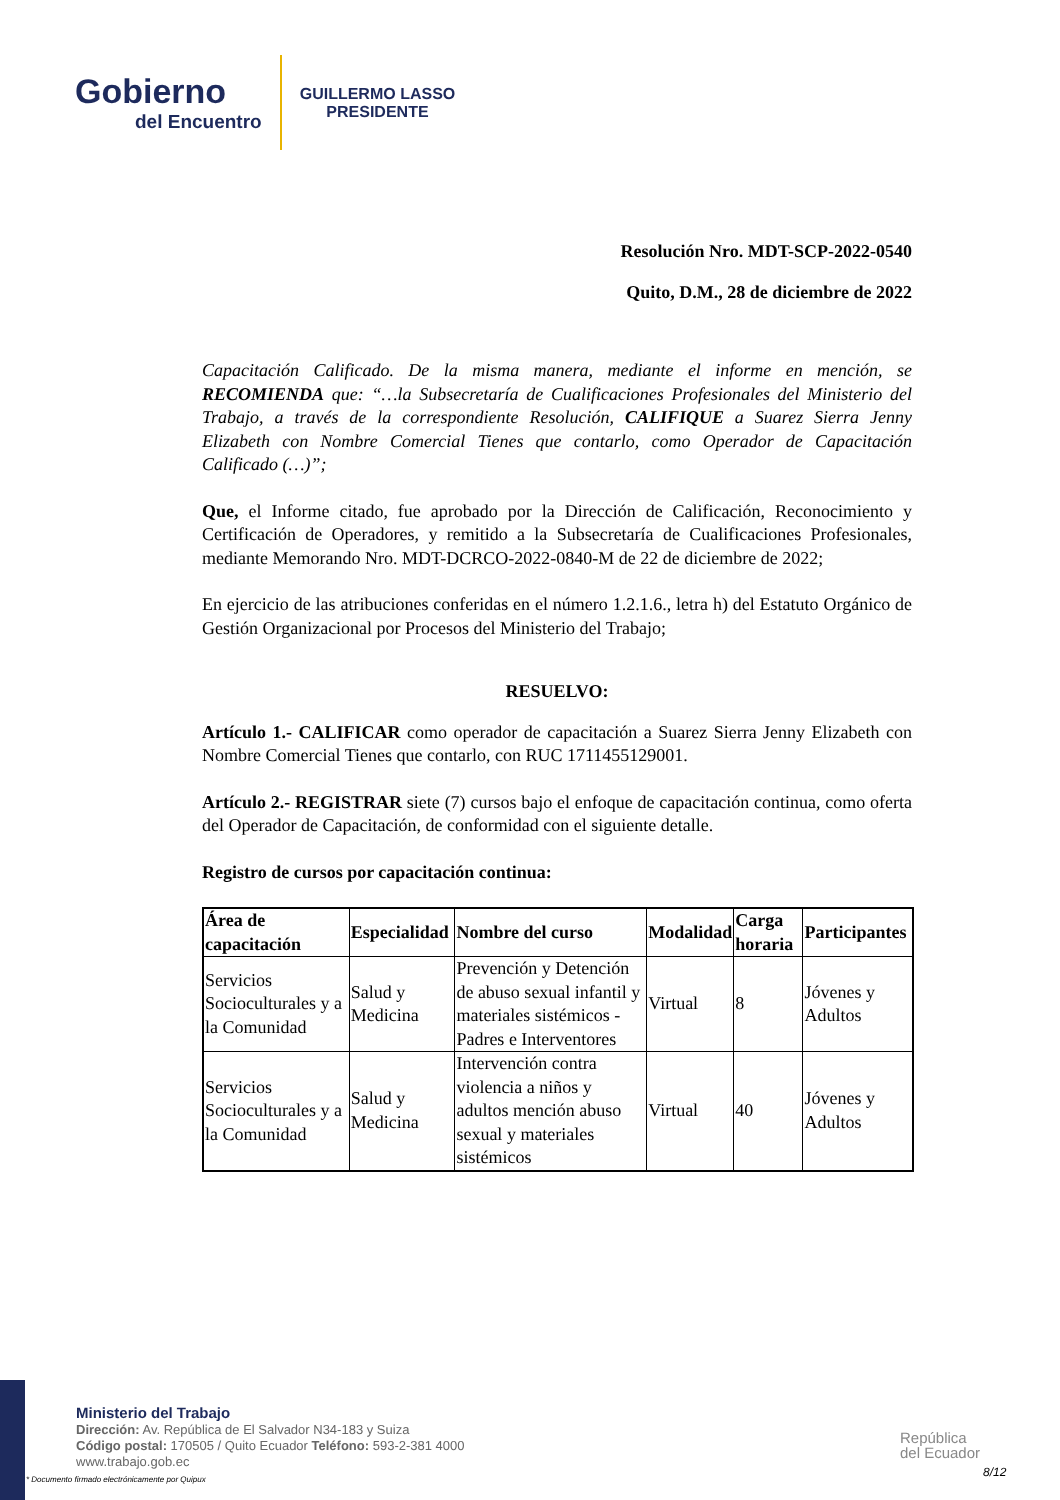Gobierno
del Encuentro
GUILLERMO LASSO
PRESIDENTE
Resolución Nro. MDT-SCP-2022-0540
Quito, D.M., 28 de diciembre de 2022
Capacitación Calificado. De la misma manera, mediante el informe en mención, se RECOMIENDA que: “…la Subsecretaría de Cualificaciones Profesionales del Ministerio del Trabajo, a través de la correspondiente Resolución, CALIFIQUE a Suarez Sierra Jenny Elizabeth con Nombre Comercial Tienes que contarlo, como Operador de Capacitación Calificado (…)”;
Que, el Informe citado, fue aprobado por la Dirección de Calificación, Reconocimiento y Certificación de Operadores, y remitido a la Subsecretaría de Cualificaciones Profesionales, mediante Memorando Nro. MDT-DCRCO-2022-0840-M de 22 de diciembre de 2022;
En ejercicio de las atribuciones conferidas en el número 1.2.1.6., letra h) del Estatuto Orgánico de Gestión Organizacional por Procesos del Ministerio del Trabajo;
RESUELVO:
Artículo 1.- CALIFICAR como operador de capacitación a Suarez Sierra Jenny Elizabeth con Nombre Comercial Tienes que contarlo, con RUC 1711455129001.
Artículo 2.- REGISTRAR siete (7) cursos bajo el enfoque de capacitación continua, como oferta del Operador de Capacitación, de conformidad con el siguiente detalle.
Registro de cursos por capacitación continua:
| Área de capacitación | Especialidad | Nombre del curso | Modalidad | Carga horaria | Participantes |
| --- | --- | --- | --- | --- | --- |
| Servicios Socioculturales y a la Comunidad | Salud y Medicina | Prevención y Detención de abuso sexual infantil y materiales sistémicos - Padres e Interventores | Virtual | 8 | Jóvenes y Adultos |
| Servicios Socioculturales y a la Comunidad | Salud y Medicina | Intervención contra violencia a niños y adultos mención abuso sexual y materiales sistémicos | Virtual | 40 | Jóvenes y Adultos |
Ministerio del Trabajo
Dirección: Av. República de El Salvador N34-183 y Suiza
Código postal: 170505 / Quito Ecuador Teléfono: 593-2-381 4000
www.trabajo.gob.ec
* Documento firmado electrónicamente por Quipux
República
del Ecuador
8/12